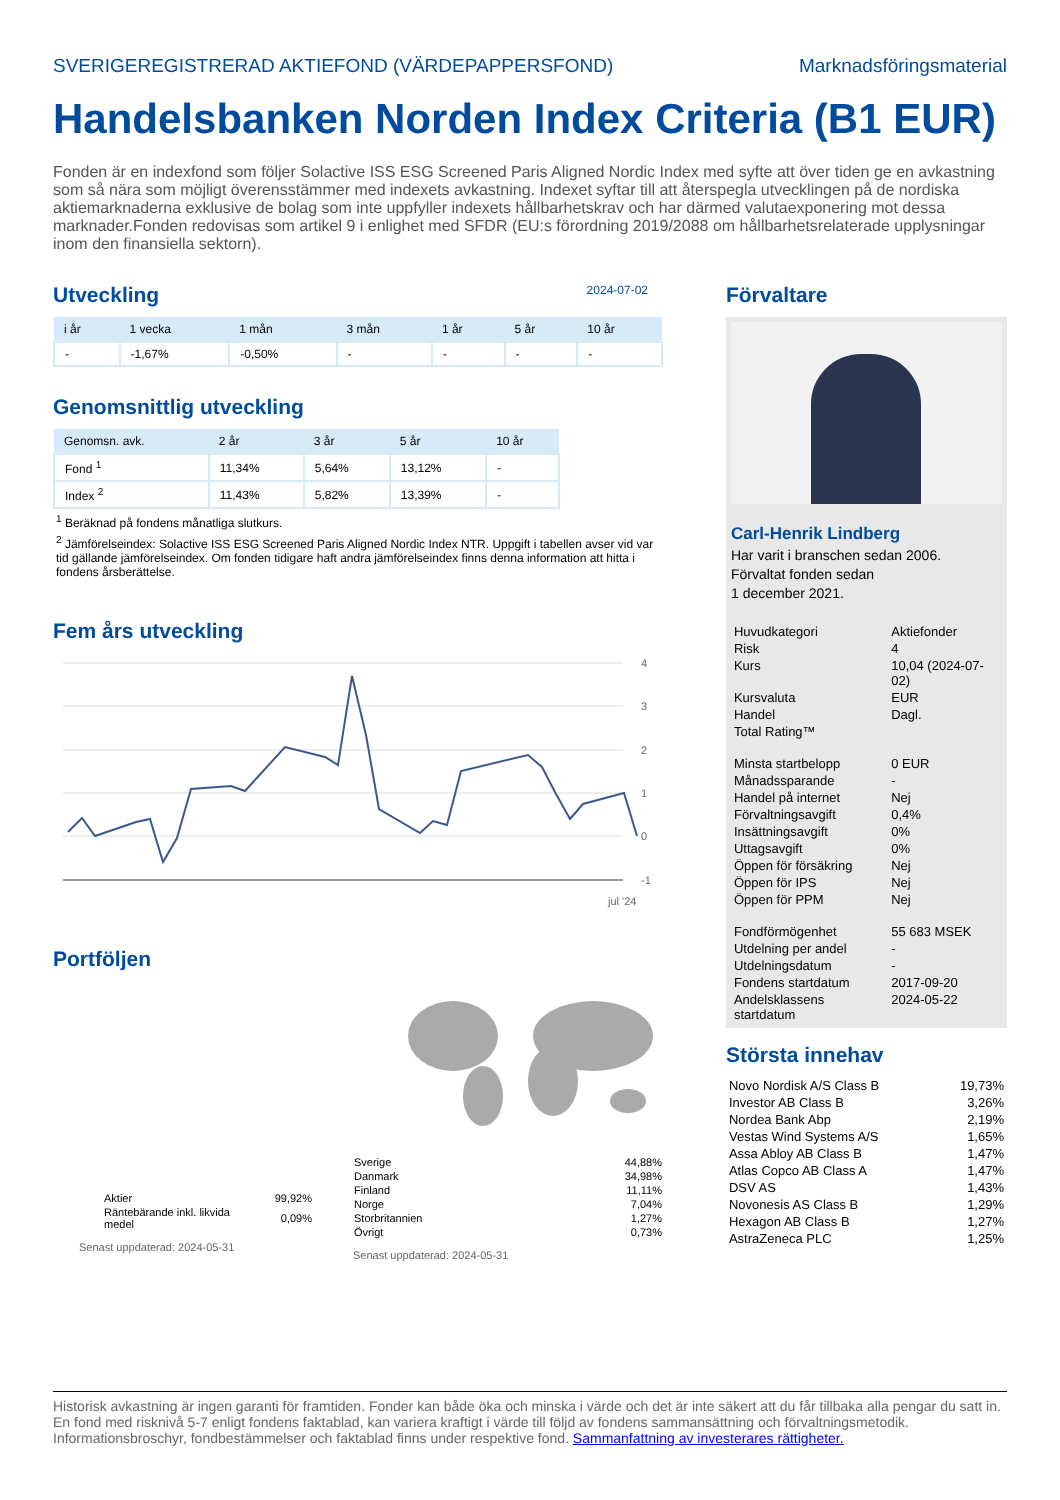SVERIGEREGISTRERAD AKTIEFOND (VÄRDEPAPPERSFOND) Marknadsföringsmaterial
Handelsbanken Norden Index Criteria (B1 EUR)
Fonden är en indexfond som följer Solactive ISS ESG Screened Paris Aligned Nordic Index med syfte att över tiden ge en avkastning som så nära som möjligt överensstämmer med indexets avkastning. Indexet syftar till att återspegla utvecklingen på de nordiska aktiemarknaderna exklusive de bolag som inte uppfyller indexets hållbarhetskrav och har därmed valutaexponering mot dessa marknader.Fonden redovisas som artikel 9 i enlighet med SFDR (EU:s förordning 2019/2088 om hållbarhetsrelaterade upplysningar inom den finansiella sektorn).
Utveckling
2024-07-02
| i år | 1 vecka | 1 mån | 3 mån | 1 år | 5 år | 10 år |
| --- | --- | --- | --- | --- | --- | --- |
| - | -1,67% | -0,50% | - | - | - | - |
Genomsnittlig utveckling
| Genomsn. avk. | 2 år | 3 år | 5 år | 10 år |
| --- | --- | --- | --- | --- |
| Fond <sup>1</sup> | 11,34% | 5,64% | 13,12% | - |
| Index <sup>2</sup> | 11,43% | 5,82% | 13,39% | - |
<sup>1</sup> Beräknad på fondens månatliga slutkurs.
<sup>2</sup> Jämförelseindex: Solactive ISS ESG Screened Paris Aligned Nordic Index NTR. Uppgift i tabellen avser vid var tid gällande jämförelseindex. Om fonden tidigare haft andra jämförelseindex finns denna information att hitta i fondens årsberättelse.
Fem års utveckling
4
3
2
1
0
-1
jul '24
Portföljen
| Aktier | 99,92% |
| Räntebärande inkl. likvida medel | 0,09% |
Senast uppdaterad: 2024-05-31
| Sverige | 44,88% |
| Danmark | 34,98% |
| Finland | 11,11% |
| Norge | 7,04% |
| Storbritannien | 1,27% |
| Övrigt | 0,73% |
Senast uppdaterad: 2024-05-31
Förvaltare
Carl-Henrik Lindberg
Har varit i branschen sedan 2006.
Förvaltat fonden sedan
1 december 2021.
| Huvudkategori | Aktiefonder |
| Risk | 4 |
| Kurs | 10,04 (2024-07-02) |
| Kursvaluta | EUR |
| Handel | Dagl. |
| Total Rating™ | |
| Minsta startbelopp | 0 EUR |
| Månadssparande | - |
| Handel på internet | Nej |
| Förvaltningsavgift | 0,4% |
| Insättningsavgift | 0% |
| Uttagsavgift | 0% |
| Öppen för försäkring | Nej |
| Öppen för IPS | Nej |
| Öppen för PPM | Nej |
| Fondförmögenhet | 55 683 MSEK |
| Utdelning per andel | - |
| Utdelningsdatum | - |
| Fondens startdatum | 2017-09-20 |
| Andelsklassens startdatum | 2024-05-22 |
Största innehav
| Novo Nordisk A/S Class B | 19,73% |
| Investor AB Class B | 3,26% |
| Nordea Bank Abp | 2,19% |
| Vestas Wind Systems A/S | 1,65% |
| Assa Abloy AB Class B | 1,47% |
| Atlas Copco AB Class A | 1,47% |
| DSV AS | 1,43% |
| Novonesis AS Class B | 1,29% |
| Hexagon AB Class B | 1,27% |
| AstraZeneca PLC | 1,25% |
Historisk avkastning är ingen garanti för framtiden. Fonder kan både öka och minska i värde och det är inte säkert att du får tillbaka alla pengar du satt in. En fond med risknivå 5-7 enligt fondens faktablad, kan variera kraftigt i värde till följd av fondens sammansättning och förvaltningsmetodik. Informationsbroschyr, fondbestämmelser och faktablad finns under respektive fond. Sammanfattning av investerares rättigheter.